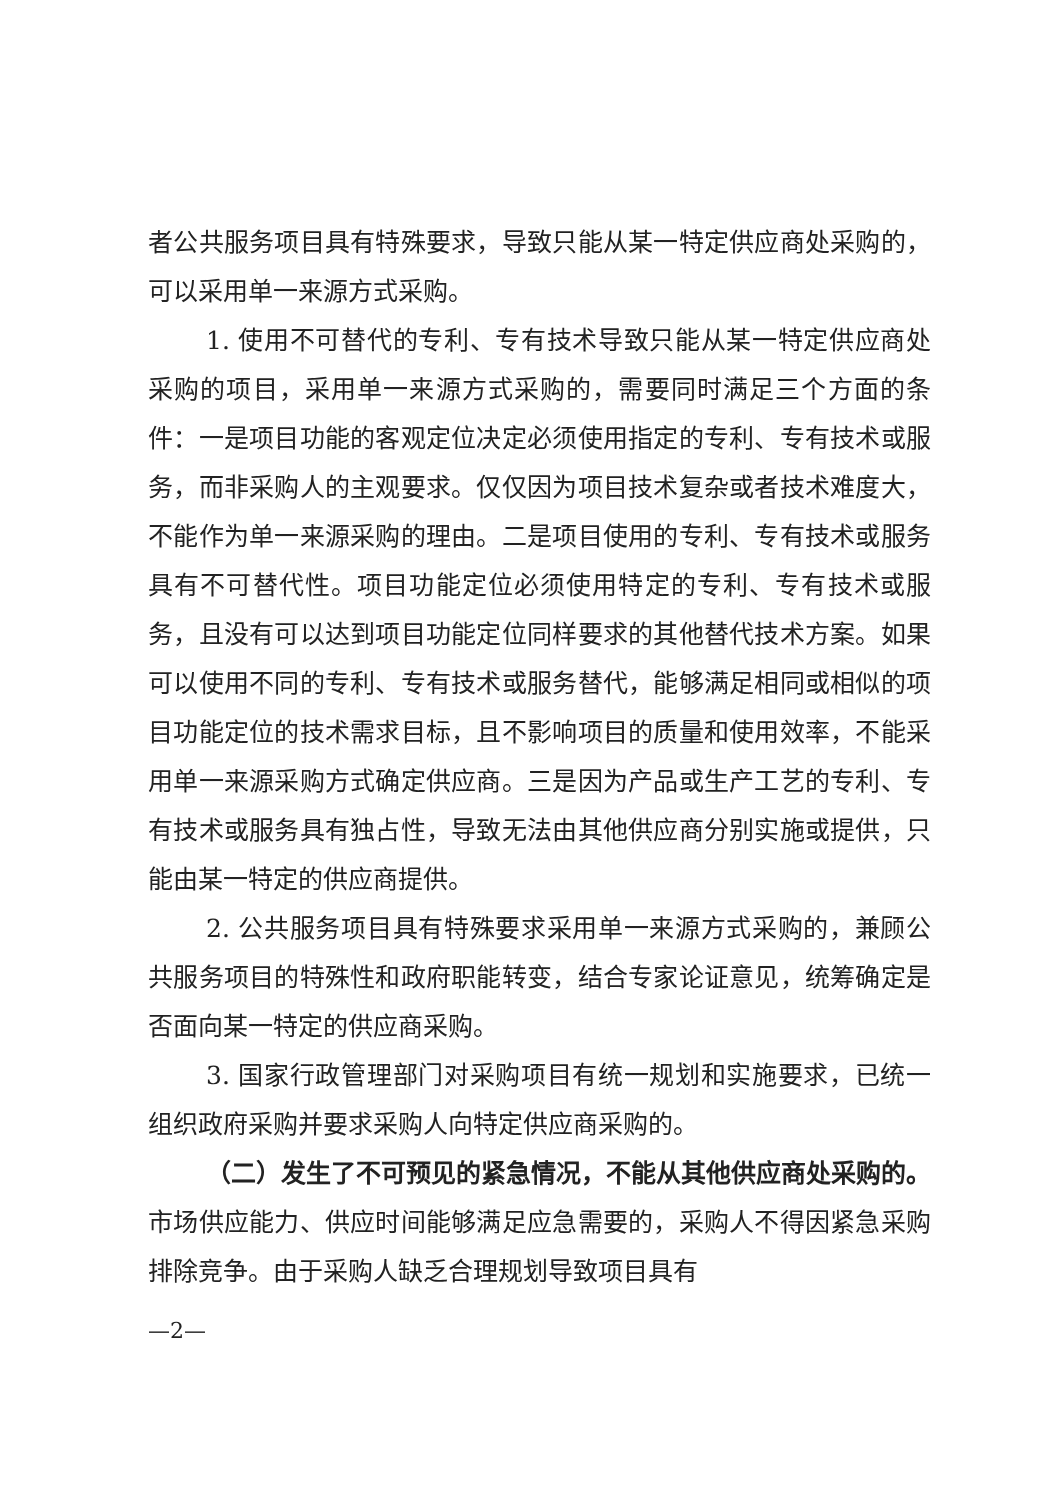者公共服务项目具有特殊要求，导致只能从某一特定供应商处采购的，可以采用单一来源方式采购。
1. 使用不可替代的专利、专有技术导致只能从某一特定供应商处采购的项目，采用单一来源方式采购的，需要同时满足三个方面的条件：一是项目功能的客观定位决定必须使用指定的专利、专有技术或服务，而非采购人的主观要求。仅仅因为项目技术复杂或者技术难度大，不能作为单一来源采购的理由。二是项目使用的专利、专有技术或服务具有不可替代性。项目功能定位必须使用特定的专利、专有技术或服务，且没有可以达到项目功能定位同样要求的其他替代技术方案。如果可以使用不同的专利、专有技术或服务替代，能够满足相同或相似的项目功能定位的技术需求目标，且不影响项目的质量和使用效率，不能采用单一来源采购方式确定供应商。三是因为产品或生产工艺的专利、专有技术或服务具有独占性，导致无法由其他供应商分别实施或提供，只能由某一特定的供应商提供。
2. 公共服务项目具有特殊要求采用单一来源方式采购的，兼顾公共服务项目的特殊性和政府职能转变，结合专家论证意见，统筹确定是否面向某一特定的供应商采购。
3. 国家行政管理部门对采购项目有统一规划和实施要求，已统一组织政府采购并要求采购人向特定供应商采购的。
（二）发生了不可预见的紧急情况，不能从其他供应商处采购的。市场供应能力、供应时间能够满足应急需要的，采购人不得因紧急采购排除竞争。由于采购人缺乏合理规划导致项目具有
—2—